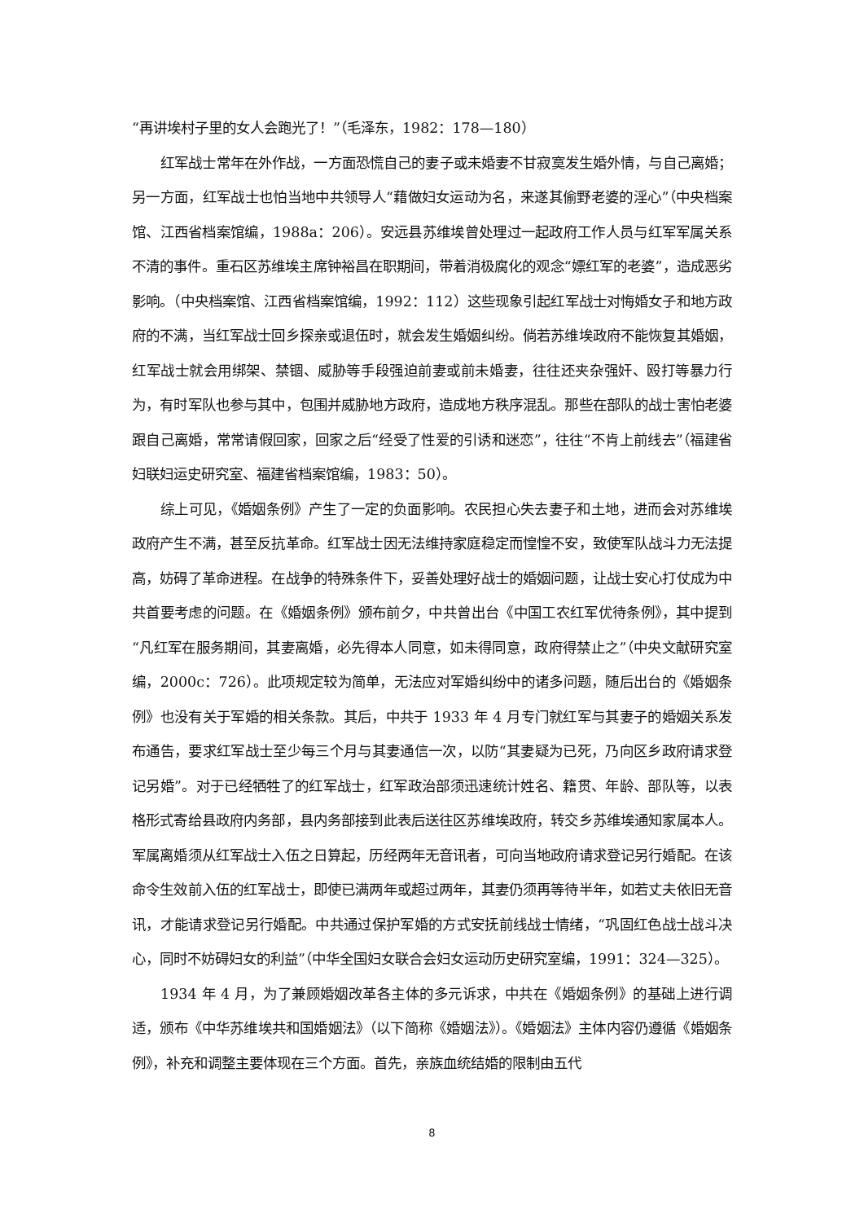“再讲埃村子里的女人会跑光了！”（毛泽东，1982：178—180）
红军战士常年在外作战，一方面恐慌自己的妻子或未婚妻不甘寂寞发生婚外情，与自己离婚；另一方面，红军战士也怕当地中共领导人“藉做妇女运动为名，来遂其偷野老婆的淫心”（中央档案馆、江西省档案馆编，1988a：206）。安远县苏维埃曾处理过一起政府工作人员与红军军属关系不清的事件。重石区苏维埃主席钟裕昌在职期间，带着消极腐化的观念“嫖红军的老婆”，造成恶劣影响。（中央档案馆、江西省档案馆编，1992：112）这些现象引起红军战士对悔婚女子和地方政府的不满，当红军战士回乡探亲或退伍时，就会发生婚姻纠纷。倘若苏维埃政府不能恢复其婚姻，红军战士就会用绑架、禁锢、威胁等手段强迫前妻或前未婚妻，往往还夹杂强奸、殴打等暴力行为，有时军队也参与其中，包围并威胁地方政府，造成地方秩序混乱。那些在部队的战士害怕老婆跟自己离婚，常常请假回家，回家之后“经受了性爱的引诱和迷恋”，往往“不肯上前线去”（福建省妇联妇运史研究室、福建省档案馆编，1983：50）。
综上可见，《婚姻条例》产生了一定的负面影响。农民担心失去妻子和土地，进而会对苏维埃政府产生不满，甚至反抗革命。红军战士因无法维持家庭稳定而惶惶不安，致使军队战斗力无法提高，妨碍了革命进程。在战争的特殊条件下，妥善处理好战士的婚姻问题，让战士安心打仗成为中共首要考虑的问题。在《婚姻条例》颁布前夕，中共曾出台《中国工农红军优待条例》，其中提到“凡红军在服务期间，其妻离婚，必先得本人同意，如未得同意，政府得禁止之”（中央文献研究室编，2000c：726）。此项规定较为简单，无法应对军婚纠纷中的诸多问题，随后出台的《婚姻条例》也没有关于军婚的相关条款。其后，中共于 1933 年 4 月专门就红军与其妻子的婚姻关系发布通告，要求红军战士至少每三个月与其妻通信一次，以防“其妻疑为已死，乃向区乡政府请求登记另婚”。对于已经牺牲了的红军战士，红军政治部须迅速统计姓名、籍贯、年龄、部队等，以表格形式寄给县政府内务部，县内务部接到此表后送往区苏维埃政府，转交乡苏维埃通知家属本人。军属离婚须从红军战士入伍之日算起，历经两年无音讯者，可向当地政府请求登记另行婚配。在该命令生效前入伍的红军战士，即使已满两年或超过两年，其妻仍须再等待半年，如若丈夫依旧无音讯，才能请求登记另行婚配。中共通过保护军婚的方式安抚前线战士情绪，“巩固红色战士战斗决心，同时不妨碍妇女的利益”（中华全国妇女联合会妇女运动历史研究室编，1991：324—325）。
1934 年 4 月，为了兼顾婚姻改革各主体的多元诉求，中共在《婚姻条例》的基础上进行调适，颁布《中华苏维埃共和国婚姻法》（以下简称《婚姻法》）。《婚姻法》主体内容仍遵循《婚姻条例》，补充和调整主要体现在三个方面。首先，亲族血统结婚的限制由五代
8